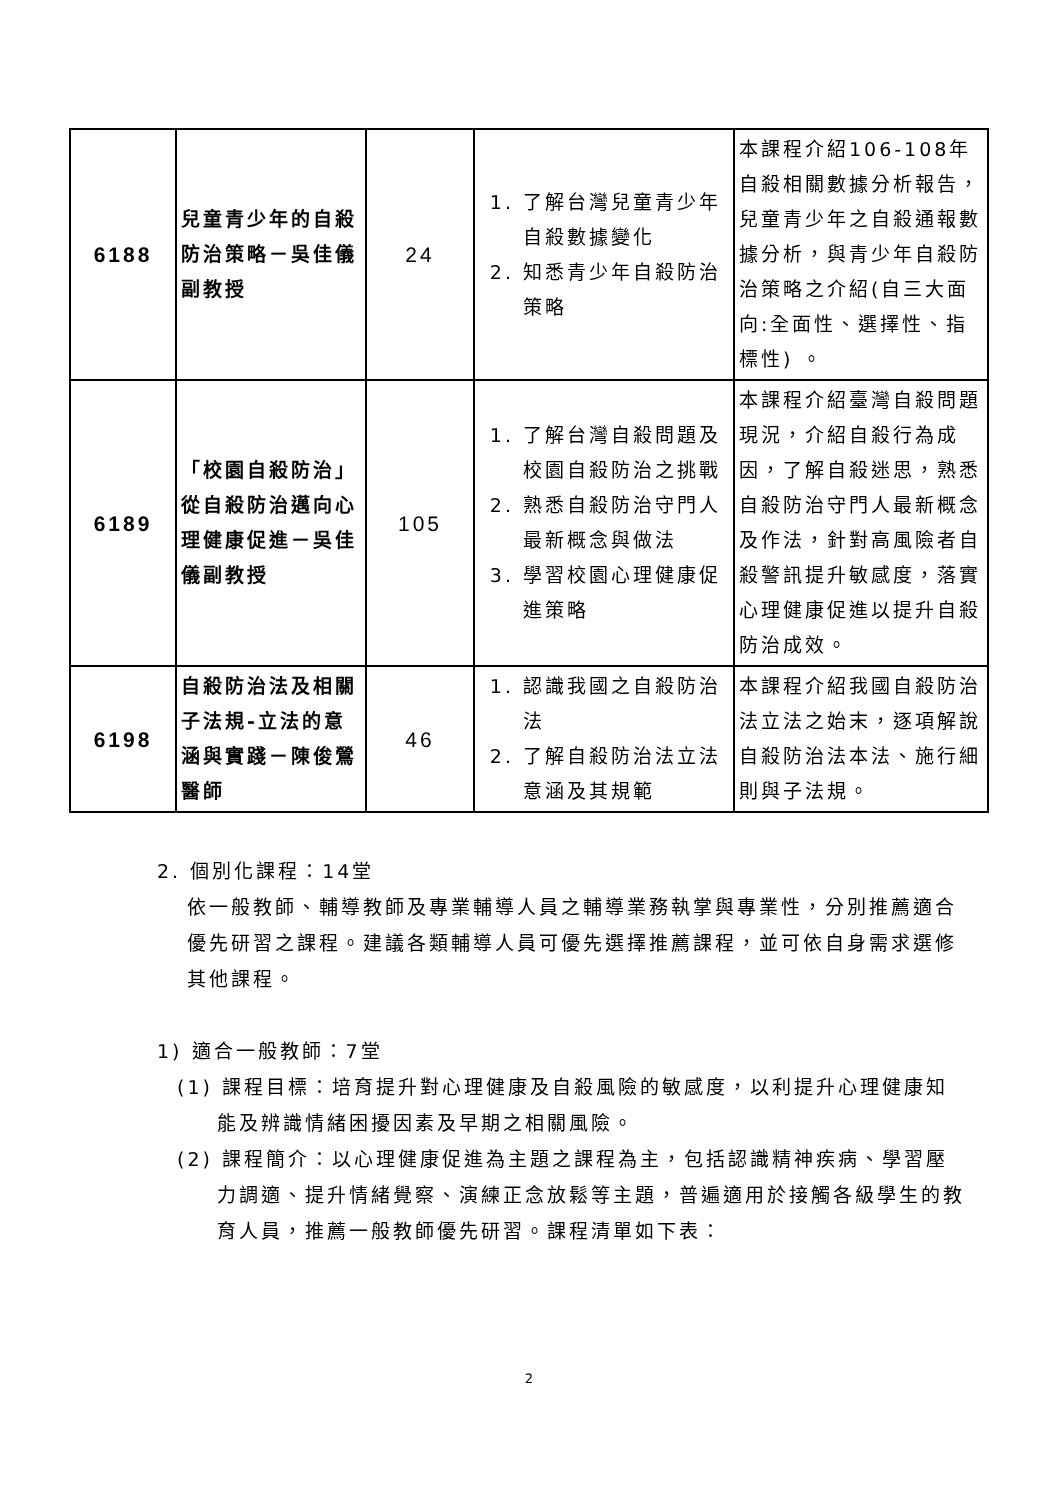| 6188 | 兒童青少年的自殺防治策略－吳佳儀副教授 | 24 | 1. 了解台灣兒童青少年自殺數據變化 2. 知悉青少年自殺防治策略 | 本課程介紹106-108年自殺相關數據分析報告，兒童青少年之自殺通報數據分析，與青少年自殺防治策略之介紹(自三大面向:全面性、選擇性、指標性) 。 |
| 6189 | 「校園自殺防治」從自殺防治邁向心理健康促進－吳佳儀副教授 | 105 | 1. 了解台灣自殺問題及校園自殺防治之挑戰 2. 熟悉自殺防治守門人最新概念與做法 3. 學習校園心理健康促進策略 | 本課程介紹臺灣自殺問題現況，介紹自殺行為成因，了解自殺迷思，熟悉自殺防治守門人最新概念及作法，針對高風險者自殺警訊提升敏感度，落實心理健康促進以提升自殺防治成效。 |
| 6198 | 自殺防治法及相關子法規-立法的意涵與實踐－陳俊鶯醫師 | 46 | 1. 認識我國之自殺防治法 2. 了解自殺防治法立法意涵及其規範 | 本課程介紹我國自殺防治法立法之始末，逐項解說自殺防治法本法、施行細則與子法規。 |
2. 個別化課程：14堂
依一般教師、輔導教師及專業輔導人員之輔導業務執掌與專業性，分別推薦適合優先研習之課程。建議各類輔導人員可優先選擇推薦課程，並可依自身需求選修其他課程。
1) 適合一般教師：7堂
(1) 課程目標：培育提升對心理健康及自殺風險的敏感度，以利提升心理健康知能及辨識情緒困擾因素及早期之相關風險。
(2) 課程簡介：以心理健康促進為主題之課程為主，包括認識精神疾病、學習壓力調適、提升情緒覺察、演練正念放鬆等主題，普遍適用於接觸各級學生的教育人員，推薦一般教師優先研習。課程清單如下表：
2